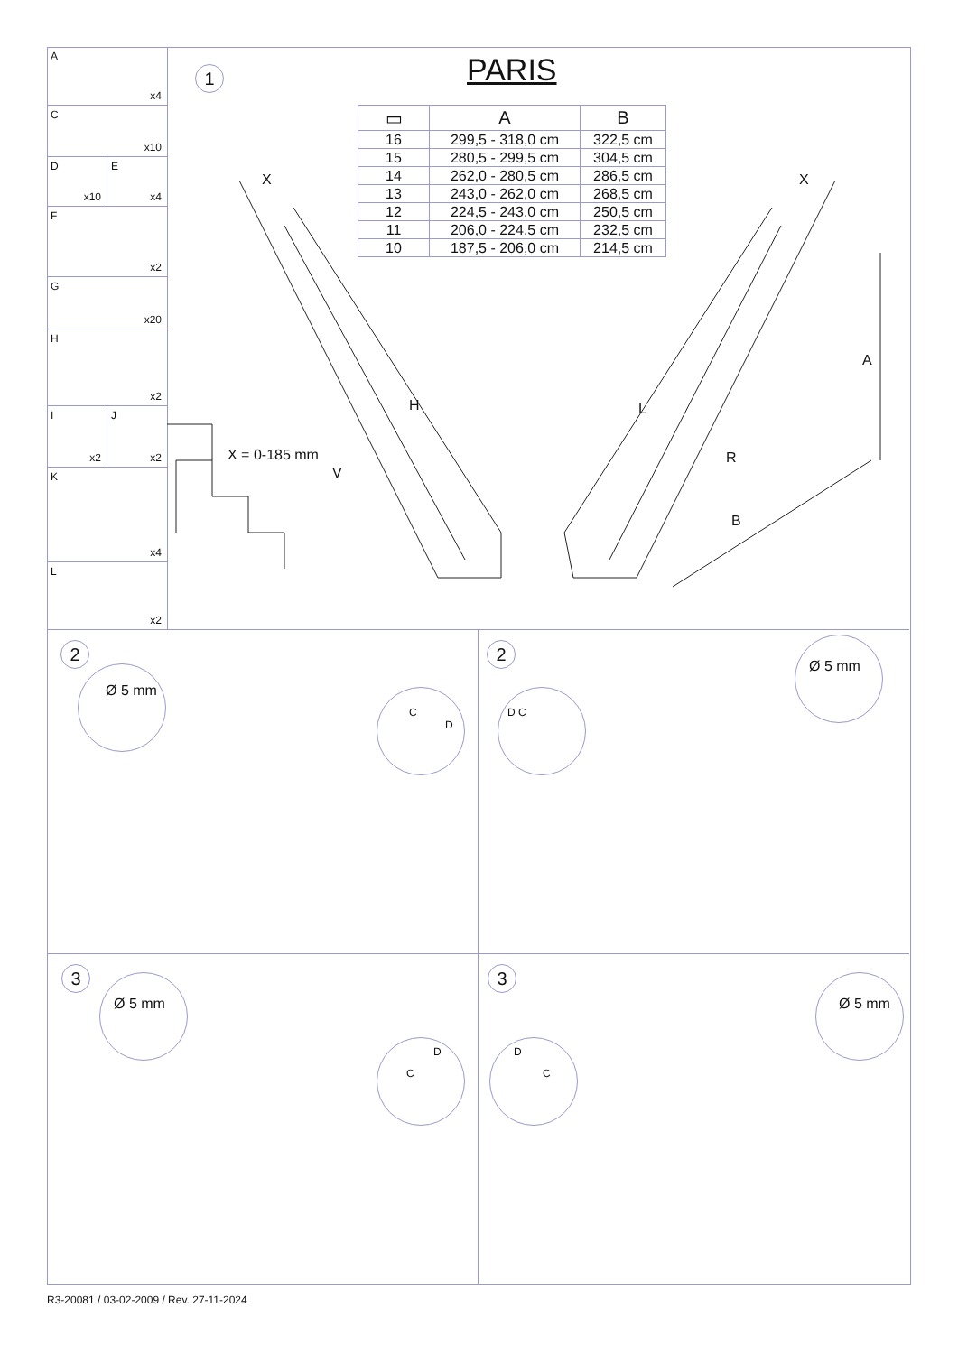A
x4
C
x10
D
x10
E
x4
F
x2
G
x20
H
x2
I
x2
J
x2
K
x4
L
x2
1 PARIS
| ▭ | A | B |
| --- | --- | --- |
| 16 | 299,5 - 318,0 cm | 322,5 cm |
| 15 | 280,5 - 299,5 cm | 304,5 cm |
| 14 | 262,0 - 280,5 cm | 286,5 cm |
| 13 | 243,0 - 262,0 cm | 268,5 cm |
| 12 | 224,5 - 243,0 cm | 250,5 cm |
| 11 | 206,0 - 224,5 cm | 232,5 cm |
| 10 | 187,5 - 206,0 cm | 214,5 cm |
X X
H L
X = 0-185 mm
V
R
A
B
2 2
Ø 5 mm
C
D
D C
Ø 5 mm
3 3
Ø 5 mm
D
C
D
C
Ø 5 mm
R3-20081 / 03-02-2009 / Rev. 27-11-2024